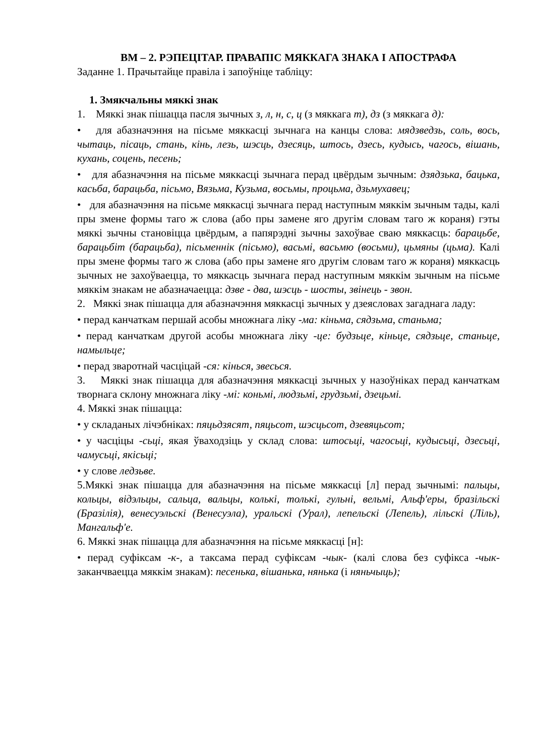ВМ – 2. РЭПЕЦІТАР. ПРАВАПІС МЯККАГА ЗНАКА І АПОСТРАФА
Заданне 1. Прачытайце правіла і запоўніце табліцу:
1. Змякчальны мяккі знак
1. Мяккі знак пішацца пасля зычных з, л, н, с, ц (з мяккага т), дз (з мяккага д):
• для абазначэння на пісьме мяккасці зычнага на канцы слова: мядзведзь, соль, вось, чытаць, пісаць, стань, кінь, лезь, шэсць, дзесяць, штось, дзесь, кудысь, чагось, вішань, кухань, соцень, песень;
• для абазначэння на пісьме мяккасці зычнага перад цвёрдым зычным: дзядзька, бацька, касьба, барацьба, пісьмо, Вязьма, Кузьма, восьмы, процьма, дзьмухавец;
• для абазначэння на пісьме мяккасці зычнага перад наступным мяккім зычным тады, калі пры змене формы таго ж слова (або пры замене яго другім словам таго ж кораня) гэты мяккі зычны становіцца цвёрдым, а папярэдні зычны захоўвае сваю мяккасць: барацьбе, барацьбіт (барацьба), пісьменнік (пісьмо), васьмі, васьмю (восьми), цьмяны (цьма). Калі пры змене формы таго ж слова (або пры замене яго другім словам таго ж кораня) мяккасць зычных не захоўваецца, то мяккасць зычнага перад наступным мяккім зычным на пісьме мяккім знакам не абазначаецца: дзве - два, шэсць - шосты, звінець - звон.
2. Мяккі знак пішацца для абазначэння мяккасці зычных у дзеясловах загаднага ладу:
• перад канчаткам першай асобы множнага ліку -ма: кіньма, сядзьма, станьма;
• перад канчаткам другой асобы множнага ліку -це: будзьце, кіньце, сядзьце, станьце, намыльце;
• перад зваротнай часціцай -ся: кінься, звесься.
3. Мяккі знак пішацца для абазначэння мяккасці зычных у назоўніках перад канчаткам творнага склону множнага ліку -мі: коньмі, людзьмі, грудзьмі, дзецьмі.
4. Мяккі знак пішацца:
• у складаных лічэбніках: пяцьдзясят, пяцьсот, шэсцьсот, дзевяцьсот;
• у часціцы -сьці, якая ўваходзіць у склад слова: штосьці, чагосьці, кудысьці, дзесьці, чамусьці, якісьці;
• у слове ледзьве.
5.Мяккі знак пішацца для абазначэння на пісьме мяккасці [л] перад зычнымі: пальцы, кольцы, відэльцы, сальца, вальцы, колькі, толькі, гульні, вельмі, Альф'еры, бразільскі (Бразілія), венесуэльскі (Венесуэла), уральскі (Урал), лепельскі (Лепель), лільскі (Ліль), Мангальф'е.
6. Мяккі знак пішацца для абазначэння на пісьме мяккасці [н]:
• перад суфіксам -к-, а таксама перад суфіксам -чык- (калі слова без суфікса -чык- заканчваецца мяккім знакам): песенька, вішанька, нянька (і няньчыць);